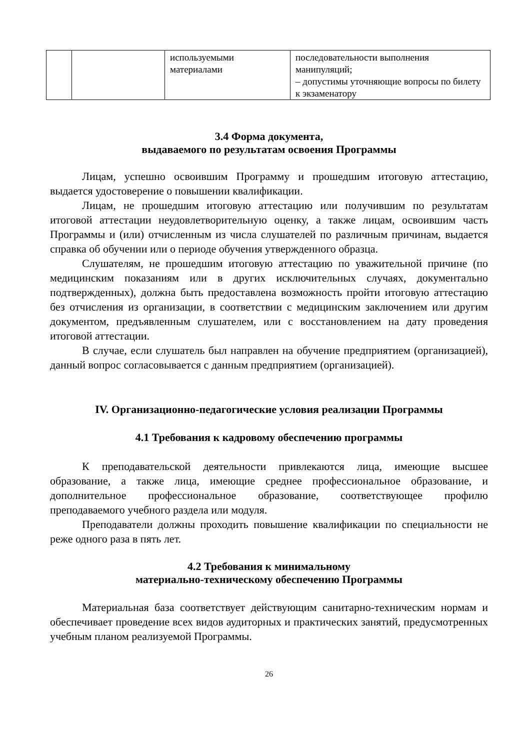| | | используемыми материалами | последовательности выполнения манипуляций; – допустимы уточняющие вопросы по билету к экзаменатору |
3.4 Форма документа,
выдаваемого по результатам освоения Программы
Лицам, успешно освоившим Программу и прошедшим итоговую аттестацию, выдается удостоверение о повышении квалификации.
Лицам, не прошедшим итоговую аттестацию или получившим по результатам итоговой аттестации неудовлетворительную оценку, а также лицам, освоившим часть Программы и (или) отчисленным из числа слушателей по различным причинам, выдается справка об обучении или о периоде обучения утвержденного образца.
Слушателям, не прошедшим итоговую аттестацию по уважительной причине (по медицинским показаниям или в других исключительных случаях, документально подтвержденных), должна быть предоставлена возможность пройти итоговую аттестацию без отчисления из организации, в соответствии с медицинским заключением или другим документом, предъявленным слушателем, или с восстановлением на дату проведения итоговой аттестации.
В случае, если слушатель был направлен на обучение предприятием (организацией), данный вопрос согласовывается с данным предприятием (организацией).
IV. Организационно-педагогические условия реализации Программы
4.1 Требования к кадровому обеспечению программы
К преподавательской деятельности привлекаются лица, имеющие высшее образование, а также лица, имеющие среднее профессиональное образование, и дополнительное профессиональное образование, соответствующее профилю преподаваемого учебного раздела или модуля.
Преподаватели должны проходить повышение квалификации по специальности не реже одного раза в пять лет.
4.2 Требования к минимальному
материально-техническому обеспечению Программы
Материальная база соответствует действующим санитарно-техническим нормам и обеспечивает проведение всех видов аудиторных и практических занятий, предусмотренных учебным планом реализуемой Программы.
26